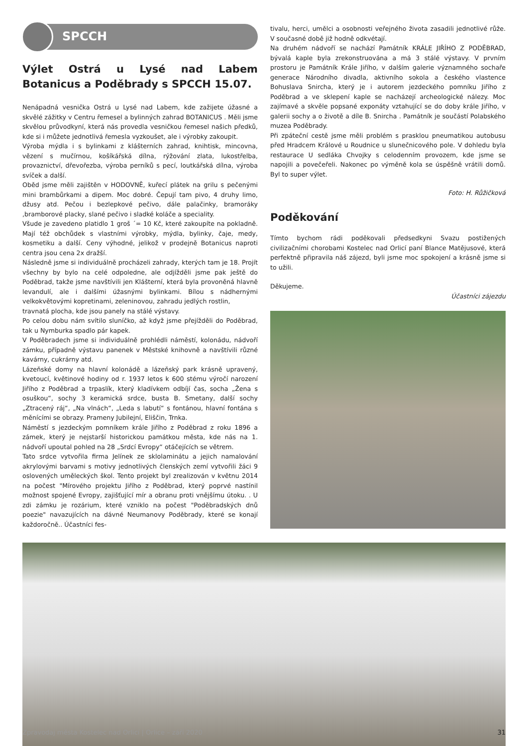SPCCH
Výlet Ostrá u Lysé nad Labem Botanicus a Poděbrady s SPCCH 15.07.
Nenápadná vesnička Ostrá u Lysé nad Labem, kde zažijete úžasné a skvělé zážitky v Centru řemesel a bylinných zahrad BOTANICUS . Měli jsme skvělou průvodkyní, která nás provedla vesničkou řemesel našich předků, kde si i můžete jednotlivá řemesla vyzkoušet, ale i výrobky zakoupit.
Výroba mýdla i s bylinkami z klášterních zahrad, knihtisk, mincovna, vězení s mučírnou, košíkářská dílna, rýžování zlata, lukostřelba, provaznictví, dřevořezba, výroba perníků s pecí, loutkářská dílna, výroba svíček a další.
Oběd jsme měli zajištěn v HODOVNĚ, kuřecí plátek na grilu s pečenými mini brambůrkami a dipem. Moc dobré. Čepují tam pivo, 4 druhy limo, džusy atd. Pečou i bezlepkové pečivo, dále palačinky, bramoráky ,bramborové placky, slané pečivo i sladké koláče a speciality.
Všude je zavedeno platidlo 1 groš ´= 10 Kč, které zakoupíte na pokladně. Mají též obchůdek s vlastními výrobky, mýdla, bylinky, čaje, medy, kosmetiku a další. Ceny výhodné, jelikož v prodejně Botanicus naproti centra jsou cena 2x dražší.
Následně jsme si individuálně procházeli zahrady, kterých tam je 18. Projít všechny by bylo na celé odpoledne, ale odjížděli jsme pak ještě do Poděbrad, takže jsme navštívili jen Klášterní, která byla provoněná hlavně levandulí, ale i dalšími úžasnými bylinkami. Bílou s nádhernými velkokvětovými kopretinami, zeleninovou, zahradu jedlých rostlin,
travnatá plocha, kde jsou panely na stálé výstavy.
Po celou dobu nám svítilo sluníčko, až když jsme přejížděli do Poděbrad, tak u Nymburka spadlo pár kapek.
V Poděbradech jsme si individuálně prohlédli náměstí, kolonádu, nádvoří zámku, případně výstavu panenek v Městské knihovně a navštívili různé kavárny, cukrárny atd.
Lázeňské domy na hlavní kolonádě a lázeňský park krásně upravený, kvetoucí, květinové hodiny od r. 1937 letos k 600 stému výročí narození Jiřího z Poděbrad a trpaslík, který kladívkem odbíjí čas, socha „Žena s osuškou“, sochy 3 keramická srdce, busta B. Smetany, další sochy „Ztracený ráj“, „Na vlnách“, „Leda s labutí“ s fontánou, hlavní fontána s měnícími se obrazy. Prameny Jubilejní, Eliščin, Trnka.
Náměstí s jezdeckým pomníkem krále Jiřího z Poděbrad z roku 1896 a zámek, který je nejstarší historickou památkou města, kde nás na 1. nádvoří upoutal pohled na 28 „Srdcí Evropy“ otáčejících se větrem.
Tato srdce vytvořila firma Jelínek ze sklolaminátu a jejich namalování akrylovými barvami s motivy jednotlivých členských zemí vytvořili žáci 9 oslovených uměleckých škol. Tento projekt byl zrealizován v květnu 2014 na počest "Mírového projektu Jiřího z Poděbrad, který poprvé nastínil možnost spojené Evropy, zajišťující mír a obranu proti vnějšímu útoku. . U zdi zámku je rozárium, které vzniklo na počest "Poděbradských dnů poezie" navazujících na dávné Neumanovy Poděbrady, které se konají každoročně.. Účastníci fes-
tivalu, herci, umělci a osobnosti veřejného života zasadili jednotlivé růže. V současné době již hodně odkvétají.
Na druhém nádvoří se nachází Památník KRÁLE JIŘÍHO Z PODĚBRAD, bývalá kaple byla zrekonstruována a má 3 stálé výstavy. V prvním prostoru je Památník Krále Jiřího, v dalším galerie významného sochaře generace Národního divadla, aktivního sokola a českého vlastence Bohuslava Snircha, který je i autorem jezdeckého pomníku Jiřího z Poděbrad a ve sklepení kaple se nacházejí archeologické nálezy. Moc zajímavé a skvěle popsané exponáty vztahující se do doby krále Jiřího, v galerii sochy a o životě a díle B. Snircha . Památník je součástí Polabského muzea Poděbrady.
Při zpáteční cestě jsme měli problém s prasklou pneumatikou autobusu před Hradcem Králové u Roudnice u slunečnicového pole. V dohledu byla restaurace U sedláka Chvojky s celodenním provozem, kde jsme se napojili a povečeřeli. Nakonec po výměně kola se úspěšně vrátili domů. Byl to super výlet.
Foto: H. Růžičková
Poděkování
Tímto bychom rádi poděkovali předsedkyni Svazu postižených civilizačními chorobami Kostelec nad Orlicí paní Blance Matějusové, která perfektně připravila náš zájezd, byli jsme moc spokojení a krásně jsme si to užili.
Děkujeme.
Účastníci zájezdu
Zpravodaj města Kostelec nad Orlicí | Orlice – září 2020 31